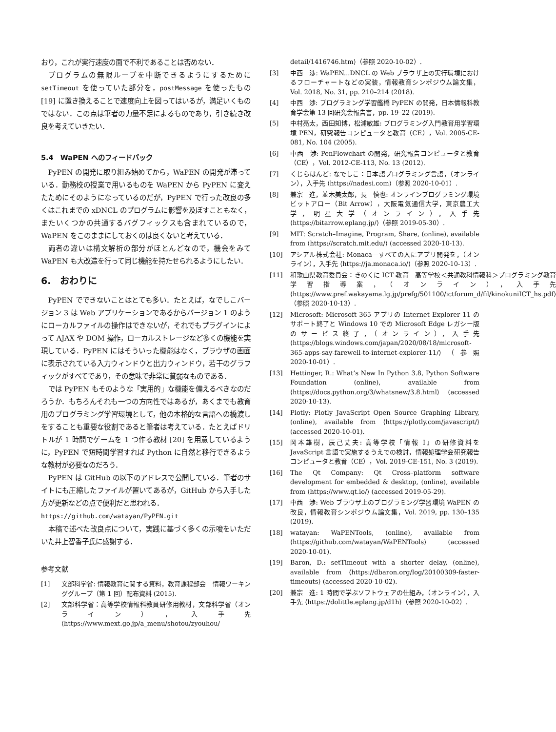おり，これが実行速度の面で不利であることは否めない．
プログラムの無限ループを中断できるようにするためにsetTimeout を使っていた部分を，postMessage を使ったもの [19] に置き換えることで速度向上を図ってはいるが，満足いくものではない．この点は筆者の力量不足によるものであり，引き続き改良を考えていきたい．
5.4　WaPEN へのフィードバック
PyPEN の開発に取り組み始めてから，WaPEN の開発が滞っている．勤務校の授業で用いるものを WaPEN から PyPEN に変えたためにそのようになっているのだが，PyPEN で行った改良の多くはこれまでの xDNCL のプログラムに影響を及ぼすこともなく，またいくつかの共通するバグフィックスも含まれているので，WaPEN をこのままにしておくのは良くないと考えている．
両者の違いは構文解析の部分がほとんどなので，機会をみて WaPEN も大改造を行って同じ機能を持たせられるようにしたい．
6.　おわりに
PyPEN でできないことはとても多い．たとえば，なでしこバージョン 3 は Web アプリケーションであるからバージョン 1 のようにローカルファイルの操作はできないが，それでもプラグインによって AJAX や DOM 操作，ローカルストレージなど多くの機能を実現している．PyPEN にはそういった機能はなく，ブラウザの画面に表示されている入力ウィンドウと出力ウィンドウ，若干のグラフィックがすべてであり，その意味で非常に貧弱なものである．
では PyPEN もそのような「実用的」な機能を備えるべきなのだろうか．もちろんそれも一つの方向性ではあるが，あくまでも教育用のプログラミング学習環境として，他の本格的な言語への橋渡しをすることも重要な役割であると筆者は考えている．たとえばドリトルが 1 時間でゲームを 1 つ作る教材 [20] を用意しているように，PyPEN で短時間学習すれば Python に自然と移行できるような教材が必要なのだろう．
PyPEN は GitHub の以下のアドレスで公開している．筆者のサイトにも圧縮したファイルが置いてあるが，GitHub から入手した方が更新などの点で便利だと思われる．
https://github.com/watayan/PyPEN.git
本稿で述べた改良点について，実践に基づく多くの示唆をいただいた井上智香子氏に感謝する．
参考文献
[1] 文部科学省: 情報教育に関する資料，教育課程部会　情報ワーキンググループ（第 1 回）配布資料 (2015).
[2] 文部科学省：高等学校情報科教員研修用教材，文部科学省（オンライン），入手先 ⟨https://www.mext.go.jp/a_menu/shotou/zyouhou/
detail/1416746.htm⟩（参照 2020-10-02）.
[3] 中西　渉: WaPEN...DNCL の Web ブラウザ上の実行環境におけるフローチャートなどの実装，情報教育シンポジウム論文集，Vol. 2018, No. 31, pp. 210–214 (2018).
[4] 中西　渉: プログラミング学習艦橋 PyPEN の開発，日本情報科教育学会第 13 回研究会報告書，pp. 19–22 (2019).
[5] 中村亮太，西田知博，松浦敏雄: プログラミング入門教育用学習環境 PEN，研究報告コンピュータと教育（CE），Vol. 2005-CE-081, No. 104 (2005).
[6] 中西　渉: PenFlowchart の開発，研究報告コンピュータと教育（CE），Vol. 2012-CE-113, No. 13 (2012).
[7] くじらはんど: なでしこ：日本語プログラミング言語，（オンライン），入手先 ⟨https://nadesi.com⟩（参照 2020-10-01）.
[8] 兼宗　進，並木美太郎，長　慎也: オンラインプログラミング環境ビットアロー（Bit Arrow），大阪電気通信大学，東京農工大学，明星大学（オンライン），入手先 ⟨https://bitarrow.eplang.jp/⟩（参照 2019-05-30）.
[9] MIT: Scratch–Imagine, Program, Share, (online), available from ⟨https://scratch.mit.edu/⟩ (accessed 2020-10-13).
[10] アシアル株式会社: Monaca—すべての人にアプリ開発を，（オンライン），入手先 ⟨https://ja.monaca.io/⟩（参照 2020-10-13）.
[11] 和歌山県教育委員会：きのくに ICT 教育　高等学校＜共通教科情報科＞プログラミング教育　学習指導案，（オンライン），入手先 ⟨https://www.pref.wakayama.lg.jp/prefg/501100/ictforum_d/fil/kinokuniICT_hs.pdf⟩（参照 2020-10-13）.
[12] Microsoft: Microsoft 365 アプリの Internet Explorer 11 のサポート終了と Windows 10 での Microsoft Edge レガシー版のサービス終了，（オンライン），入手先 ⟨https://blogs.windows.com/japan/2020/08/18/microsoft-365-apps-say-farewell-to-internet-explorer-11/⟩（参照 2020-10-01）.
[13] Hettinger, R.: What’s New In Python 3.8, Python Software Foundation (online), available from ⟨https://docs.python.org/3/whatsnew/3.8.html⟩ (accessed 2020-10-13).
[14] Plotly: Plotly JavaScript Open Source Graphing Library, (online), available from ⟨https://plotly.com/javascript/⟩ (accessed 2020-10-01).
[15] 岡本雄樹，辰己丈夫: 高等学校「情報 I」の研修資料を JavaScript 言語で実施するうえでの検討，情報処理学会研究報告　コンピュータと教育（CE），Vol. 2019-CE-151, No. 3 (2019).
[16] The Qt Company: Qt Cross–platform software development for embedded & desktop, (online), available from ⟨https://www.qt.io/⟩ (accessed 2019-05-29).
[17] 中西　渉: Web ブラウザ上のプログラミング学習環境 WaPEN の改良，情報教育シンポジウム論文集，Vol. 2019, pp. 130–135 (2019).
[18] watayan: WaPENTools, (online), available from ⟨https://github.com/watayan/WaPENTools⟩ (accessed 2020-10-01).
[19] Baron, D.: setTimeout with a shorter delay, (online), available from ⟨https://dbaron.org/log/20100309-faster-timeouts⟩ (accessed 2020-10-02).
[20] 兼宗　進: 1 時間で学ぶソフトウェアの仕組み，（オンライン），入手先 ⟨https://dolittle.eplang.jp/d1h⟩（参照 2020-10-02）.